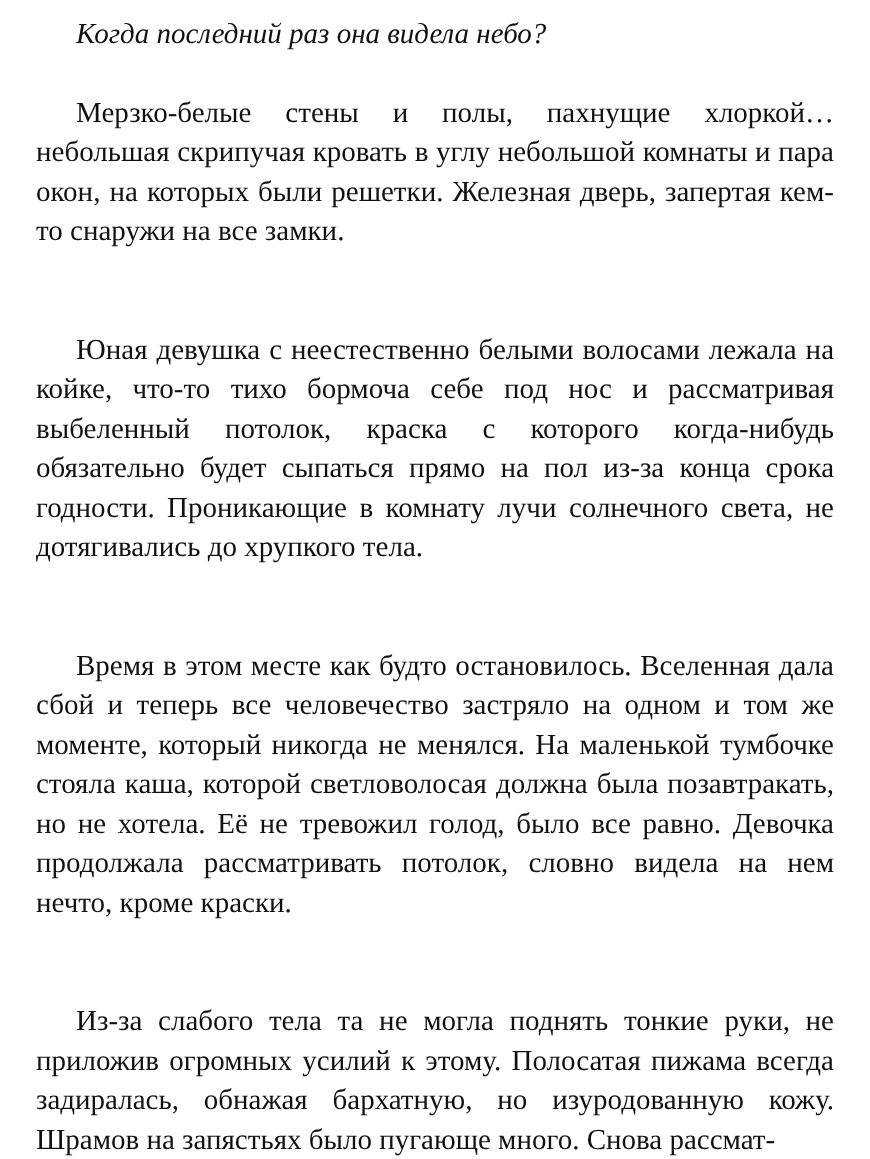Когда последний раз она видела небо?
Мерзко-белые стены и полы, пахнущие хлоркой… небольшая скрипучая кровать в углу небольшой комнаты и пара окон, на которых были решетки. Железная дверь, запертая кем-то снаружи на все замки.
Юная девушка с неестественно белыми волосами лежала на койке, что-то тихо бормоча себе под нос и рассматривая выбеленный потолок, краска с которого когда-нибудь обязательно будет сыпаться прямо на пол из-за конца срока годности. Проникающие в комнату лучи солнечного света, не дотягивались до хрупкого тела.
Время в этом месте как будто остановилось. Вселенная дала сбой и теперь все человечество застряло на одном и том же моменте, который никогда не менялся. На маленькой тумбочке стояла каша, которой светловолосая должна была позавтракать, но не хотела. Её не тревожил голод, было все равно. Девочка продолжала рассматривать потолок, словно видела на нем нечто, кроме краски.
Из-за слабого тела та не могла поднять тонкие руки, не приложив огромных усилий к этому. Полосатая пижама всегда задиралась, обнажая бархатную, но изуродованную кожу. Шрамов на запястьях было пугающе много. Снова рассмат-